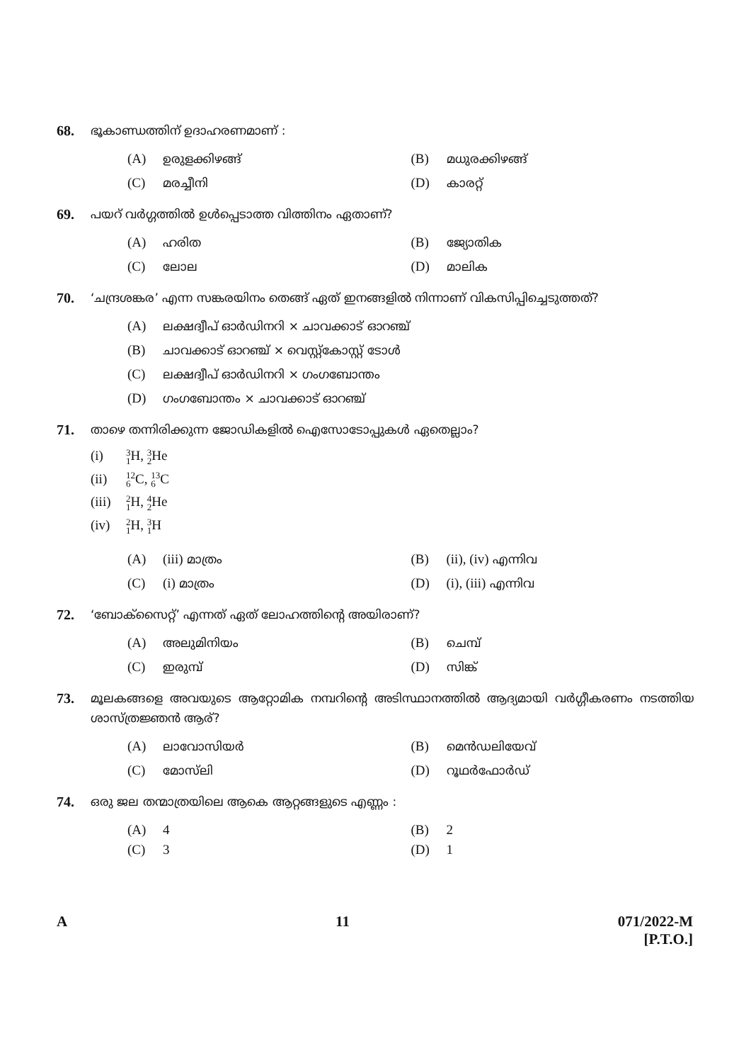68.
ഭൂകാണ്ഡത്തിന് ഉദാഹരണമാണ് :
(A) ഉരുളക്കിഴങ്ങ്
(B) മധുരക്കിഴങ്ങ്
(C) മരച്ചീനി
(D) കാരറ്റ്
69.
പയറ് വർഗ്ഗത്തിൽ ഉൾപ്പെടാത്ത വിത്തിനം ഏതാണ്?
(A) ഹരിത
(B) ജ്യോതിക
(C) ലോല
(D) മാലിക
70.
‘ചന്ദ്രശങ്കര’ എന്ന സങ്കരയിനം തെങ്ങ് ഏത് ഇനങ്ങളിൽ നിന്നാണ് വികസിപ്പിച്ചെടുത്തത്?
(A) ലക്ഷദ്വീപ് ഓർഡിനറി × ചാവക്കാട് ഓറഞ്ച്
(B) ചാവക്കാട് ഓറഞ്ച് × വെസ്റ്റ്കോസ്റ്റ് ടോൾ
(C) ലക്ഷദ്വീപ് ഓർഡിനറി × ഗംഗബോന്തം
(D) ഗംഗബോന്തം × ചാവക്കാട് ഓറഞ്ച്
71.
താഴെ തന്നിരിക്കുന്ന ജോഡികളിൽ ഐസോടോപ്പുകൾ ഏതെല്ലാം?
(i) 3 1 H, 3 2 He
(ii) 12 6 C, 13 6 C
(iii) 2 1 H, 4 2 He
(iv) 2 1 H, 3 1 H
(A) (iii) മാത്രം
(B) (ii), (iv) എന്നിവ
(C) (i) മാത്രം
(D) (i), (iii) എന്നിവ
72.
‘ബോക്സൈറ്റ്’ എന്നത് ഏത് ലോഹത്തിന്റെ അയിരാണ്?
(A) അലുമിനിയം
(B) ചെമ്പ്
(C) ഇരുമ്പ്
(D) സിങ്ക്
73.
മൂലകങ്ങളെ അവയുടെ ആറ്റോമിക നമ്പറിന്റെ അടിസ്ഥാനത്തിൽ ആദ്യമായി വർഗ്ഗീകരണം നടത്തിയ ശാസ്ത്രജ്ഞൻ ആര്?
(A) ലാവോസിയർ
(B) മെൻഡലിയേവ്
(C) മോസ്‌ലി
(D) റൂഥർഫോർഡ്
74.
ഒരു ജല തന്മാത്രയിലെ ആകെ ആറ്റങ്ങളുടെ എണ്ണം :
(A) 4
(B) 2
(C) 3
(D) 1
A 11 071/2022-M
[P.T.O.]